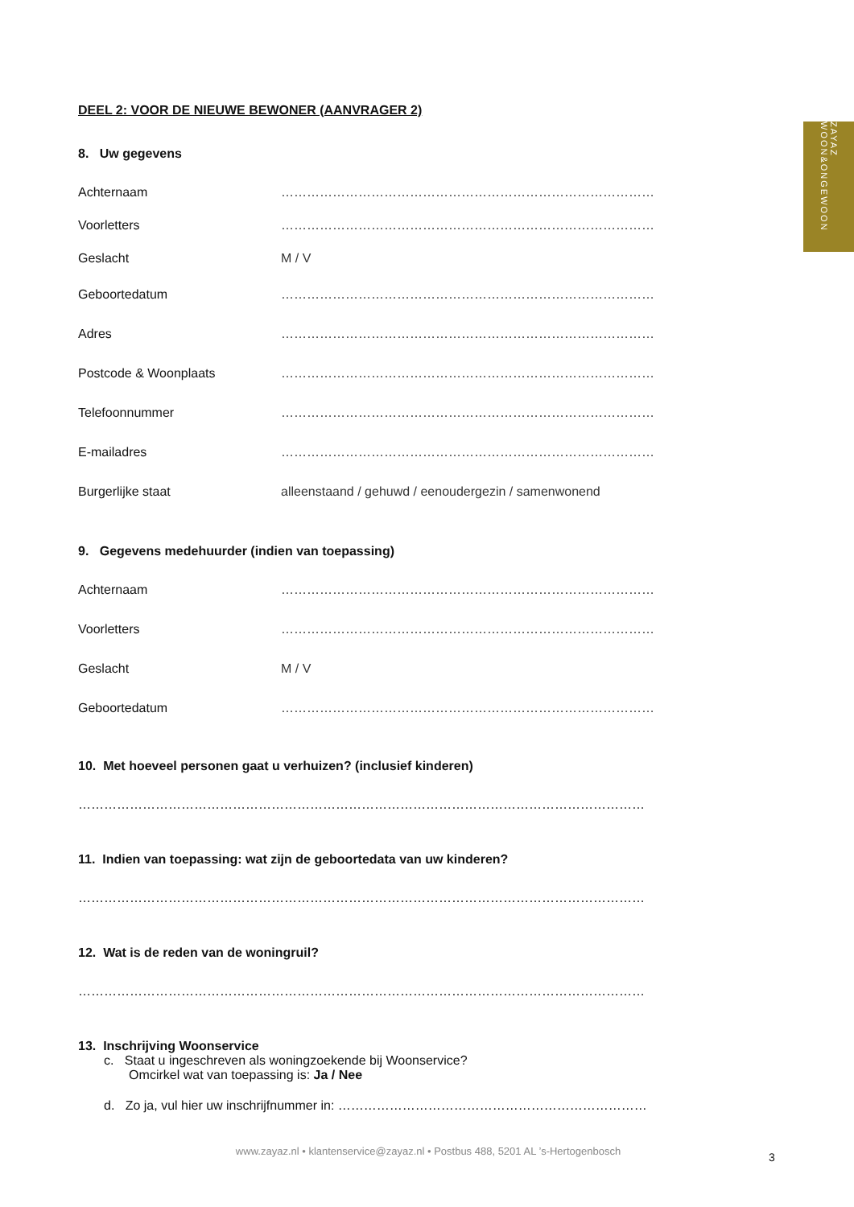ZAYAZ WOON&ONGEWOON
DEEL 2: VOOR DE NIEUWE BEWONER (AANVRAGER 2)
8. Uw gegevens
Achternaam ……………………………………………………………………………
Voorletters ……………………………………………………………………………
Geslacht M / V
Geboortedatum ……………………………………………………………………………
Adres ……………………………………………………………………………
Postcode & Woonplaats ……………………………………………………………………………
Telefoonnummer ……………………………………………………………………………
E-mailadres ……………………………………………………………………………
Burgerlijke staat alleenstaand / gehuwd / eenoudergezin / samenwonend
9. Gegevens medehuurder (indien van toepassing)
Achternaam ……………………………………………………………………………
Voorletters ……………………………………………………………………………
Geslacht M / V
Geboortedatum ……………………………………………………………………………
10. Met hoeveel personen gaat u verhuizen? (inclusief kinderen)
……………………………………………………………………………………………………………………
11. Indien van toepassing: wat zijn de geboortedata van uw kinderen?
……………………………………………………………………………………………………………………
12. Wat is de reden van de woningruil?
……………………………………………………………………………………………………………………
13. Inschrijving Woonservice
c. Staat u ingeschreven als woningzoekende bij Woonservice?
Omcirkel wat van toepassing is: Ja / Nee
d. Zo ja, vul hier uw inschrijfnummer in: ………………………………………………………………
www.zayaz.nl • klantenservice@zayaz.nl • Postbus 488, 5201 AL ’s-Hertogenbosch
3